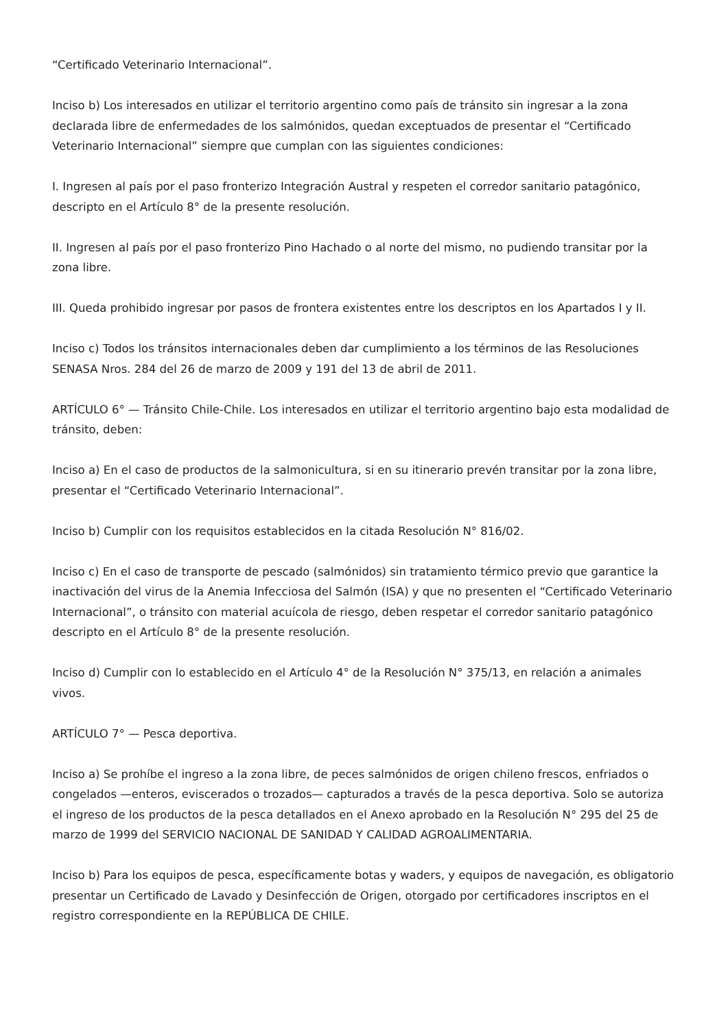“Certificado Veterinario Internacional”.
Inciso b) Los interesados en utilizar el territorio argentino como país de tránsito sin ingresar a la zona declarada libre de enfermedades de los salmónidos, quedan exceptuados de presentar el “Certificado Veterinario Internacional” siempre que cumplan con las siguientes condiciones:
I. Ingresen al país por el paso fronterizo Integración Austral y respeten el corredor sanitario patagónico, descripto en el Artículo 8° de la presente resolución.
II. Ingresen al país por el paso fronterizo Pino Hachado o al norte del mismo, no pudiendo transitar por la zona libre.
III. Queda prohibido ingresar por pasos de frontera existentes entre los descriptos en los Apartados I y II.
Inciso c) Todos los tránsitos internacionales deben dar cumplimiento a los términos de las Resoluciones SENASA Nros. 284 del 26 de marzo de 2009 y 191 del 13 de abril de 2011.
ARTÍCULO 6° — Tránsito Chile-Chile. Los interesados en utilizar el territorio argentino bajo esta modalidad de tránsito, deben:
Inciso a) En el caso de productos de la salmonicultura, si en su itinerario prevén transitar por la zona libre, presentar el “Certificado Veterinario Internacional”.
Inciso b) Cumplir con los requisitos establecidos en la citada Resolución N° 816/02.
Inciso c) En el caso de transporte de pescado (salmónidos) sin tratamiento térmico previo que garantice la inactivación del virus de la Anemia Infecciosa del Salmón (ISA) y que no presenten el “Certificado Veterinario Internacional”, o tránsito con material acuícola de riesgo, deben respetar el corredor sanitario patagónico descripto en el Artículo 8° de la presente resolución.
Inciso d) Cumplir con lo establecido en el Artículo 4° de la Resolución N° 375/13, en relación a animales vivos.
ARTÍCULO 7° — Pesca deportiva.
Inciso a) Se prohíbe el ingreso a la zona libre, de peces salmónidos de origen chileno frescos, enfriados o congelados —enteros, eviscerados o trozados— capturados a través de la pesca deportiva. Solo se autoriza el ingreso de los productos de la pesca detallados en el Anexo aprobado en la Resolución N° 295 del 25 de marzo de 1999 del SERVICIO NACIONAL DE SANIDAD Y CALIDAD AGROALIMENTARIA.
Inciso b) Para los equipos de pesca, específicamente botas y waders, y equipos de navegación, es obligatorio presentar un Certificado de Lavado y Desinfección de Origen, otorgado por certificadores inscriptos en el registro correspondiente en la REPÚBLICA DE CHILE.